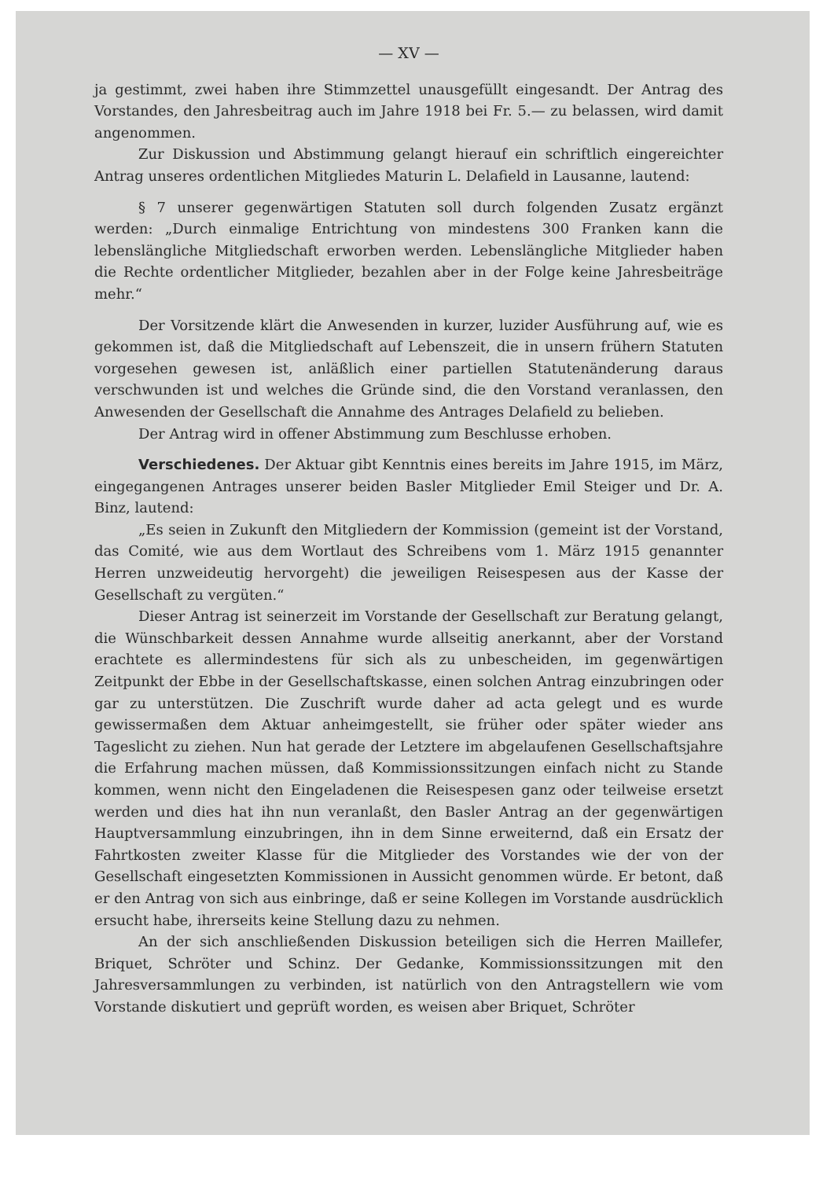— XV —
ja gestimmt, zwei haben ihre Stimmzettel unausgefüllt eingesandt. Der Antrag des Vorstandes, den Jahresbeitrag auch im Jahre 1918 bei Fr. 5.— zu belassen, wird damit angenommen.
Zur Diskussion und Abstimmung gelangt hierauf ein schriftlich eingereichter Antrag unseres ordentlichen Mitgliedes Maturin L. Delafield in Lausanne, lautend:
§ 7 unserer gegenwärtigen Statuten soll durch folgenden Zusatz ergänzt werden: „Durch einmalige Entrichtung von mindestens 300 Franken kann die lebenslängliche Mitgliedschaft erworben werden. Lebenslängliche Mitglieder haben die Rechte ordentlicher Mitglieder, bezahlen aber in der Folge keine Jahresbeiträge mehr.“
Der Vorsitzende klärt die Anwesenden in kurzer, luzider Ausführung auf, wie es gekommen ist, daß die Mitgliedschaft auf Lebenszeit, die in unsern frühern Statuten vorgesehen gewesen ist, anläßlich einer partiellen Statutenänderung daraus verschwunden ist und welches die Gründe sind, die den Vorstand veranlassen, den Anwesenden der Gesellschaft die Annahme des Antrages Delafield zu belieben.
Der Antrag wird in offener Abstimmung zum Beschlusse erhoben.
Verschiedenes. Der Aktuar gibt Kenntnis eines bereits im Jahre 1915, im März, eingegangenen Antrages unserer beiden Basler Mitglieder Emil Steiger und Dr. A. Binz, lautend:
„Es seien in Zukunft den Mitgliedern der Kommission (gemeint ist der Vorstand, das Comité, wie aus dem Wortlaut des Schreibens vom 1. März 1915 genannter Herren unzweideutig hervorgeht) die jeweiligen Reisespesen aus der Kasse der Gesellschaft zu vergüten.“
Dieser Antrag ist seinerzeit im Vorstande der Gesellschaft zur Beratung gelangt, die Wünschbarkeit dessen Annahme wurde allseitig anerkannt, aber der Vorstand erachtete es allermindestens für sich als zu unbescheiden, im gegenwärtigen Zeitpunkt der Ebbe in der Gesellschaftskasse, einen solchen Antrag einzubringen oder gar zu unterstützen. Die Zuschrift wurde daher ad acta gelegt und es wurde gewissermaßen dem Aktuar anheimgestellt, sie früher oder später wieder ans Tageslicht zu ziehen. Nun hat gerade der Letztere im abgelaufenen Gesellschaftsjahre die Erfahrung machen müssen, daß Kommissionssitzungen einfach nicht zu Stande kommen, wenn nicht den Eingeladenen die Reisespesen ganz oder teilweise ersetzt werden und dies hat ihn nun veranlaßt, den Basler Antrag an der gegenwärtigen Hauptversammlung einzubringen, ihn in dem Sinne erweiternd, daß ein Ersatz der Fahrtkosten zweiter Klasse für die Mitglieder des Vorstandes wie der von der Gesellschaft eingesetzten Kommissionen in Aussicht genommen würde. Er betont, daß er den Antrag von sich aus einbringe, daß er seine Kollegen im Vorstande ausdrücklich ersucht habe, ihrerseits keine Stellung dazu zu nehmen.
An der sich anschließenden Diskussion beteiligen sich die Herren Maillefer, Briquet, Schröter und Schinz. Der Gedanke, Kommissionssitzungen mit den Jahresversammlungen zu verbinden, ist natürlich von den Antragstellern wie vom Vorstande diskutiert und geprüft worden, es weisen aber Briquet, Schröter